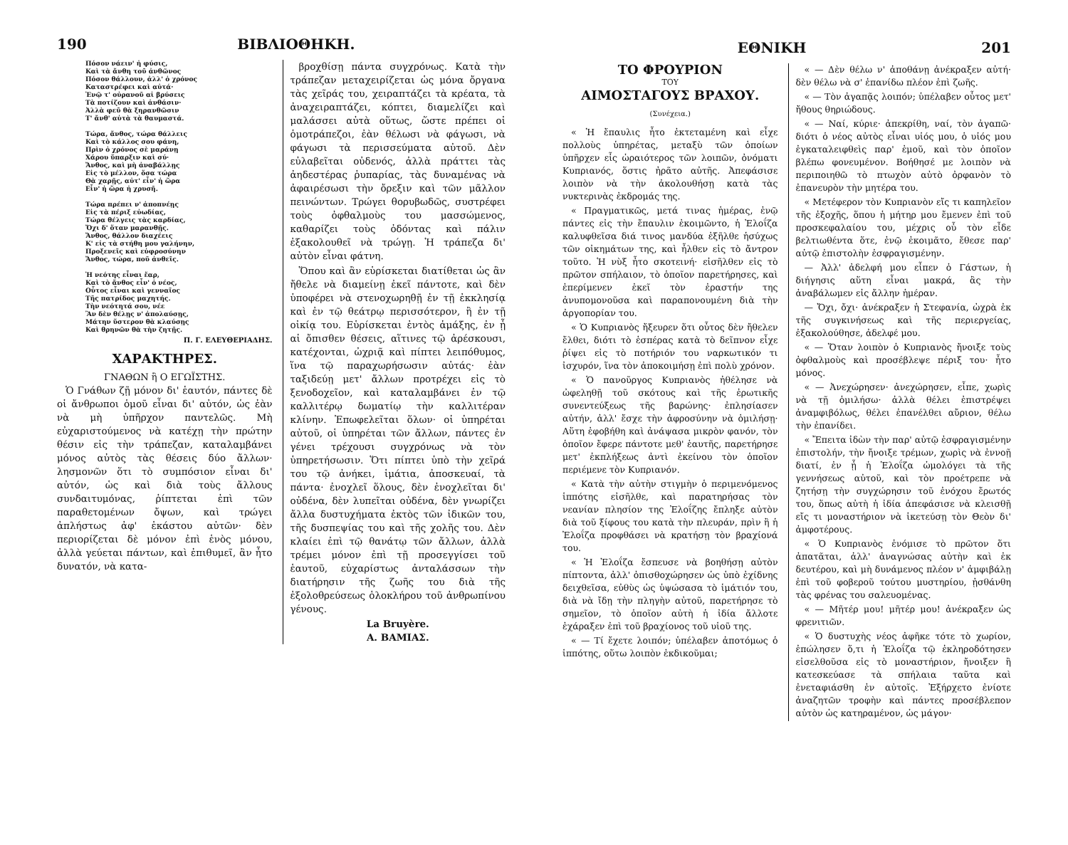190 ΒΙΒΛΙΟΘΗΚΗ.
Πόσον νάειν' ἡ φύσις,
Καὶ τὰ ἄνθη τοῦ ἀνθῶνος
Πόσον θάλλουν, ἀλλ' ὁ χρόνος
Καταστρέφει καὶ αὐτά·
Ἐνῷ τ' οὐρανοῦ αἱ βρύσεις
Τὰ ποτίζουν καὶ ἀνθάσιν·
Ἀλλὰ φεῦ θὰ ξηρανθῶσιν
Τ' ἄνθ' αὐτὰ τὰ θαυμαστά.
Τώρα, ἄνθος, τώρα θάλλεις
Καὶ τὸ κάλλος σου φάνη,
Πρὶν ὁ χρόνος σὲ μαράνῃ
Χάρου ὕπαρξιν καὶ σύ·
Ἄνθος, καὶ μὴ ἀναβάλλῃς
Εἰς τὸ μέλλον, ὅσα τώρα
Θὰ χαρῇς, αὐτ' εἶν' ἡ ὥρα
Εἶν' ἡ ὥρα ἡ χρυσῆ.
Τώρα πρέπει ν' ἀποπνέῃς
Εἰς τὰ πέριξ εὐωδίας,
Τώρα θέλγεις τὰς καρδίας,
Ὄχι δ' ὅταν μαρανθῇς.
Ἄνθος, θάλλον διαχέεις
Κ' εἰς τὰ στήθη μου γαλήνην,
Προξενεῖς καὶ εὐφροσύνην
Ἄνθος, τώρα, ποῦ ἀνθεῖς.
Ἡ νεότης εἶναι ἔαρ,
Καὶ τὸ ἄνθος εἶν' ὁ νέος,
Οὗτος εἶναι καὶ γενναῖος
Τῆς πατρίδος μαχητής.
Τὴν νεότητά σου, νέε
Ἂν δὲν θέλῃς ν' ἀπολαύσῃς,
Μάτην ὕστερον θὰ κλαύσῃς
Καὶ θρηνῶν θὰ τὴν ζητῇς.
Π. Γ. ΕΛΕΥΘΕΡΙΑΔΗΣ.
ΧΑΡΑΚΤΗΡΕΣ.
ΓΝΑΘΩΝ ἢ Ο ΕΓΩΪΣΤΗΣ.
Ὁ Γνάθων ζῇ μόνον δι' ἑαυτόν, πάντες δὲ οἱ ἄνθρωποι ὁμοῦ εἶναι δι' αὐτόν, ὡς ἐὰν νὰ μὴ ὑπῆρχον παντελῶς. Μὴ εὐχαριστούμενος νὰ κατέχῃ τὴν πρώτην θέσιν εἰς τὴν τράπεζαν, καταλαμβάνει μόνος αὐτὸς τὰς θέσεις δύο ἄλλων· λησμονῶν ὅτι τὸ συμπόσιον εἶναι δι' αὐτόν, ὡς καὶ διὰ τοὺς ἄλλους συνδαιτυμόνας, ῥίπτεται ἐπὶ τῶν παραθετομένων ὄψων, καὶ τρώγει ἀπλήστως ἀφ' ἑκάστου αὐτῶν· δὲν περιορίζεται δὲ μόνον ἐπὶ ἑνὸς μόνου, ἀλλὰ γεύεται πάντων, καὶ ἐπιθυμεῖ, ἂν ἦτο δυνατόν, νὰ κατα-
βροχθίσῃ πάντα συγχρόνως. Κατὰ τὴν τράπεζαν μεταχειρίζεται ὡς μόνα ὄργανα τὰς χεῖράς του, χειραπτάζει τὰ κρέατα, τὰ ἀναχειραπτάζει, κόπτει, διαμελίζει καὶ μαλάσσει αὐτὰ οὕτως, ὥστε πρέπει οἱ ὁμοτράπεζοι, ἐὰν θέλωσι νὰ φάγωσι, νὰ φάγωσι τὰ περισσεύματα αὐτοῦ. Δὲν εὐλαβεῖται οὐδενός, ἀλλὰ πράττει τὰς ἀηδεστέρας ῥυπαρίας, τὰς δυναμένας νὰ ἀφαιρέσωσι τὴν ὄρεξιν καὶ τῶν μᾶλλον πεινώντων. Τρώγει θορυβωδῶς, συστρέφει τοὺς ὀφθαλμοὺς του μασσώμενος, καθαρίζει τοὺς ὀδόντας καὶ πάλιν ἐξακολουθεῖ νὰ τρώγῃ. Ἡ τράπεζα δι' αὐτὸν εἶναι φάτνη.
Ὅπου καὶ ἂν εὑρίσκεται διατίθεται ὡς ἂν ἤθελε νὰ διαμείνῃ ἐκεῖ πάντοτε, καὶ δὲν ὑποφέρει νὰ στενοχωρηθῇ ἐν τῇ ἐκκλησίᾳ καὶ ἐν τῷ θεάτρῳ περισσότερον, ἢ ἐν τῇ οἰκίᾳ του. Εὑρίσκεται ἐντὸς ἁμάξης, ἐν ᾗ αἱ ὄπισθεν θέσεις, αἵτινες τῷ ἀρέσκουσι, κατέχονται, ὠχριᾷ καὶ πίπτει λειπόθυμος, ἵνα τῷ παραχωρήσωσιν αὐτάς· ἐὰν ταξιδεύῃ μετ' ἄλλων προτρέχει εἰς τὸ ξενοδοχεῖον, καὶ καταλαμβάνει ἐν τῷ καλλιτέρῳ δωματίῳ τὴν καλλιτέραν κλίνην. Ἐπωφελεῖται ὅλων· οἱ ὑπηρέται αὐτοῦ, οἱ ὑπηρέται τῶν ἄλλων, πάντες ἐν γένει τρέχουσι συγχρόνως νὰ τὸν ὑπηρετήσωσιν. Ὅτι πίπτει ὑπὸ τὴν χεῖρά του τῷ ἀνήκει, ἱμάτια, ἀποσκευαί, τὰ πάντα· ἐνοχλεῖ ὅλους, δὲν ἐνοχλεῖται δι' οὐδένα, δὲν λυπεῖται οὐδένα, δὲν γνωρίζει ἄλλα δυστυχήματα ἐκτὸς τῶν ἰδικῶν του, τῆς δυσπεψίας του καὶ τῆς χολῆς του. Δὲν κλαίει ἐπὶ τῷ θανάτῳ τῶν ἄλλων, ἀλλὰ τρέμει μόνον ἐπὶ τῇ προσεγγίσει τοῦ ἑαυτοῦ, εὐχαρίστως ἀνταλάσσων τὴν διατήρησιν τῆς ζωῆς του διὰ τῆς ἐξολοθρεύσεως ὁλοκλήρου τοῦ ἀνθρωπίνου γένους.
La Bruyère.
Α. ΒΑΜΙΑΣ.
ΕΘΝΙΚΗ 201
ΤΟ ΦΡΟΥΡΙΟΝ
ΤΟΥ
ΑΙΜΟΣΤΑΓΟΥΣ ΒΡΑΧΟΥ.
(Συνέχεια.)
« Ἡ ἔπαυλις ἦτο ἐκτεταμένη καὶ εἶχε πολλοὺς ὑπηρέτας, μεταξὺ τῶν ὁποίων ὑπῆρχεν εἷς ὡραιότερος τῶν λοιπῶν, ὀνόματι Κυπριανός, ὅστις ἠρᾶτο αὐτῆς. Ἀπεφάσισε λοιπὸν νὰ τὴν ἀκολουθήσῃ κατὰ τὰς νυκτερινὰς ἐκδρομάς της.
« Πραγματικῶς, μετά τινας ἡμέρας, ἐνῷ πάντες εἰς τὴν ἔπαυλιν ἐκοιμῶντο, ἡ Ἐλοΐζα καλυφθεῖσα διά τινος μανδύα ἐξῆλθε ἡσύχως τῶν οἰκημάτων της, καὶ ἦλθεν εἰς τὸ ἄντρον τοῦτο. Ἡ νὺξ ἦτο σκοτεινή· εἰσῆλθεν εἰς τὸ πρῶτον σπήλαιον, τὸ ὁποῖον παρετήρησες, καὶ ἐπερίμενεν ἐκεῖ τὸν ἐραστήν της ἀνυπομονοῦσα καὶ παραπονουμένη διὰ τὴν ἀργοπορίαν του.
« Ὁ Κυπριανὸς ἤξευρεν ὅτι οὗτος δὲν ἤθελεν ἔλθει, διότι τὸ ἑσπέρας κατὰ τὸ δεῖπνον εἶχε ῥίψει εἰς τὸ ποτήριόν του ναρκωτικόν τι ἰσχυρόν, ἵνα τὸν ἀποκοιμήσῃ ἐπὶ πολὺ χρόνον.
« Ὁ πανοῦργος Κυπριανὸς ἠθέλησε νὰ ὠφεληθῇ τοῦ σκότους καὶ τῆς ἐρωτικῆς συνεντεύξεως τῆς βαρώνης· ἐπλησίασεν αὐτήν, ἀλλ' ἔσχε τὴν ἀφροσύνην νὰ ὁμιλήσῃ· Αὕτη ἐφοβήθη καὶ ἀνάψασα μικρὸν φανόν, τὸν ὁποῖον ἔφερε πάντοτε μεθ' ἑαυτῆς, παρετήρησε μετ' ἐκπλήξεως ἀντὶ ἐκείνου τὸν ὁποῖον περιέμενε τὸν Κυπριανόν.
« Κατὰ τὴν αὐτὴν στιγμὴν ὁ περιμενόμενος ἱππότης εἰσῆλθε, καὶ παρατηρήσας τὸν νεανίαν πλησίον της Ἐλοΐζης ἔπληξε αὐτὸν διὰ τοῦ ξίφους του κατὰ τὴν πλευράν, πρὶν ἢ ἡ Ἐλοΐζα προφθάσει νὰ κρατήσῃ τὸν βραχίονά του.
« Ἡ Ἐλοΐζα ἔσπευσε νὰ βοηθήσῃ αὐτὸν πίπτοντα, ἀλλ' ὀπισθοχώρησεν ὡς ὑπὸ ἐχίδνης δειχθεῖσα, εὐθὺς ὡς ὑψώσασα τὸ ἱμάτιόν του, διὰ νὰ ἴδῃ τὴν πληγὴν αὐτοῦ, παρετήρησε τὸ σημεῖον, τὸ ὁποῖον αὐτὴ ἡ ἰδία ἄλλοτε ἐχάραξεν ἐπὶ τοῦ βραχίονος τοῦ υἱοῦ της.
« — Τί ἔχετε λοιπόν; ὑπέλαβεν ἀποτόμως ὁ ἱππότης, οὕτω λοιπὸν ἐκδικοῦμαι;
« — Δὲν θέλω ν' ἀποθάνῃ ἀνέκραξεν αὐτή· δὲν θέλω νὰ σ' ἐπανίδω πλέον ἐπὶ ζωῆς.
« — Τὸν ἀγαπᾷς λοιπόν; ὑπέλαβεν οὗτος μετ' ἤθους θηριώδους.
« — Ναί, κύριε· ἀπεκρίθη, ναί, τὸν ἀγαπῶ· διότι ὁ νέος αὐτὸς εἶναι υἱός μου, ὁ υἱός μου ἐγκαταλειφθεὶς παρ' ἐμοῦ, καὶ τὸν ὁποῖον βλέπω φονευμένον. Βοήθησέ με λοιπὸν νὰ περιποιηθῶ τὸ πτωχὸν αὐτὸ ὀρφανὸν τὸ ἐπανευρὸν τὴν μητέρα του.
« Μετέφερον τὸν Κυπριανὸν εἴς τι καπηλεῖον τῆς ἐξοχῆς, ὅπου ἡ μήτηρ μου ἔμενεν ἐπὶ τοῦ προσκεφαλαίου του, μέχρις οὗ τὸν εἶδε βελτιωθέντα ὅτε, ἐνῷ ἐκοιμᾶτο, ἔθεσε παρ' αὐτῷ ἐπιστολὴν ἐσφραγισμένην.
— Ἀλλ' ἀδελφή μου εἶπεν ὁ Γάστων, ἡ διήγησις αὕτη εἶναι μακρά, ἂς τὴν ἀναβάλωμεν εἰς ἄλλην ἡμέραν.
— Ὄχι, ὄχι· ἀνέκραξεν ἡ Στεφανία, ὠχρὰ ἐκ τῆς συγκινήσεως καὶ τῆς περιεργείας, ἐξακολούθησε, ἀδελφέ μου.
« — Ὅταν λοιπὸν ὁ Κυπριανὸς ἤνοιξε τοὺς ὀφθαλμοὺς καὶ προσέβλεψε πέριξ του· ἦτο μόνος.
« — Ἀνεχώρησεν· ἀνεχώρησεν, εἶπε, χωρὶς νὰ τῇ ὁμιλήσω· ἀλλὰ θέλει ἐπιστρέψει ἀναμφιβόλως, θέλει ἐπανέλθει αὔριον, θέλω τὴν ἐπανίδει.
« Ἔπειτα ἰδὼν τὴν παρ' αὐτῷ ἐσφραγισμένην ἐπιστολήν, τὴν ἤνοιξε τρέμων, χωρὶς νὰ ἐννοῇ διατί, ἐν ᾗ ἡ Ἐλοΐζα ὡμολόγει τὰ τῆς γεννήσεως αὐτοῦ, καὶ τὸν προέτρεπε νὰ ζητήσῃ τὴν συγχώρησιν τοῦ ἐνόχου ἔρωτός του, ὅπως αὐτὴ ἡ ἰδία ἀπεφάσισε νὰ κλεισθῇ εἴς τι μοναστήριον νὰ ἱκετεύσῃ τὸν Θεὸν δι' ἀμφοτέρους.
« Ὁ Κυπριανὸς ἐνόμισε τὸ πρῶτον ὅτι ἀπατᾶται, ἀλλ' ἀναγνώσας αὐτὴν καὶ ἐκ δευτέρου, καὶ μὴ δυνάμενος πλέον ν' ἀμφιβάλῃ ἐπὶ τοῦ φοβεροῦ τούτου μυστηρίου, ᾐσθάνθη τὰς φρένας του σαλευομένας.
« — Μῆτέρ μου! μῆτέρ μου! ἀνέκραξεν ὡς φρενιτιῶν.
« Ὁ δυστυχὴς νέος ἀφῆκε τότε τὸ χωρίον, ἐπώλησεν ὅ,τι ἡ Ἐλοΐζα τῷ ἐκληροδότησεν εἰσελθοῦσα εἰς τὸ μοναστήριον, ἤνοιξεν ἢ κατεσκεύασε τὰ σπήλαια ταῦτα καὶ ἐνεταφιάσθη ἐν αὐτοῖς. Ἐξήρχετο ἐνίοτε ἀναζητῶν τροφὴν καὶ πάντες προσέβλεπον αὐτὸν ὡς κατηραμένον, ὡς μάγον·